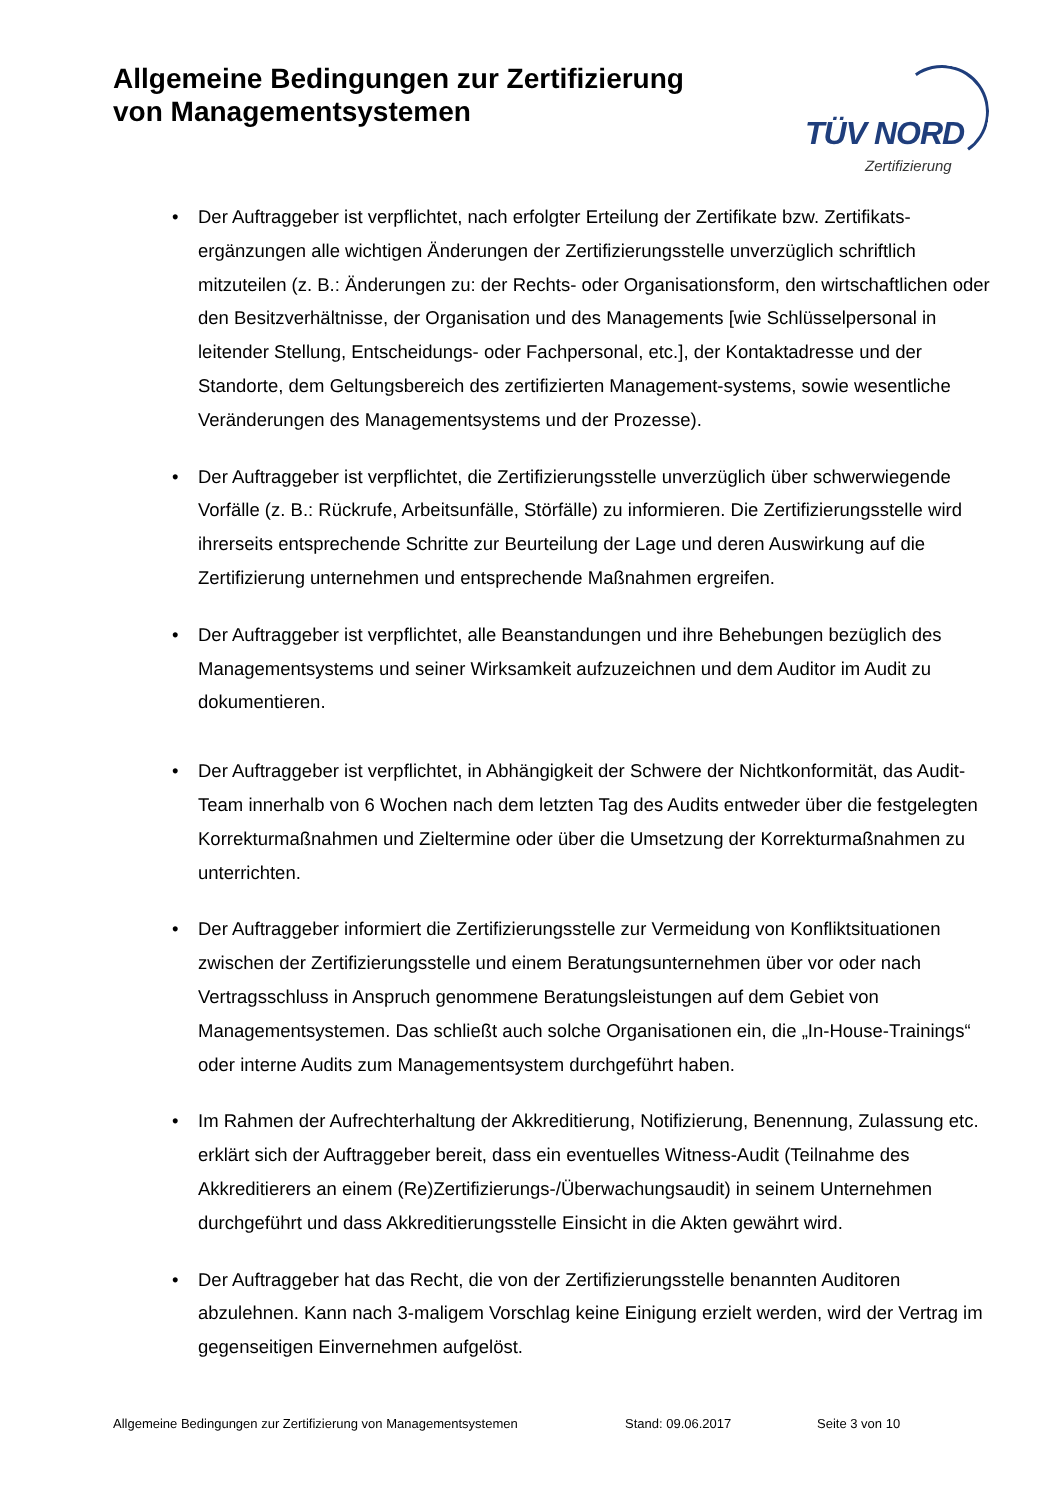Allgemeine Bedingungen zur Zertifizierung von Managementsystemen
TÜV NORD
Zertifizierung
• Der Auftraggeber ist verpflichtet, nach erfolgter Erteilung der Zertifikate bzw. Zertifikats-ergänzungen alle wichtigen Änderungen der Zertifizierungsstelle unverzüglich schriftlich mitzuteilen (z. B.: Änderungen zu: der Rechts- oder Organisationsform, den wirtschaftlichen oder den Besitzverhältnisse, der Organisation und des Managements [wie Schlüsselpersonal in leitender Stellung, Entscheidungs- oder Fachpersonal, etc.], der Kontaktadresse und der Standorte, dem Geltungsbereich des zertifizierten Management-systems, sowie wesentliche Veränderungen des Managementsystems und der Prozesse).
• Der Auftraggeber ist verpflichtet, die Zertifizierungsstelle unverzüglich über schwerwiegende Vorfälle (z. B.: Rückrufe, Arbeitsunfälle, Störfälle) zu informieren. Die Zertifizierungsstelle wird ihrerseits entsprechende Schritte zur Beurteilung der Lage und deren Auswirkung auf die Zertifizierung unternehmen und entsprechende Maßnahmen ergreifen.
• Der Auftraggeber ist verpflichtet, alle Beanstandungen und ihre Behebungen bezüglich des Managementsystems und seiner Wirksamkeit aufzuzeichnen und dem Auditor im Audit zu dokumentieren.
• Der Auftraggeber ist verpflichtet, in Abhängigkeit der Schwere der Nichtkonformität, das Audit-Team innerhalb von 6 Wochen nach dem letzten Tag des Audits entweder über die festgelegten Korrekturmaßnahmen und Zieltermine oder über die Umsetzung der Korrekturmaßnahmen zu unterrichten.
• Der Auftraggeber informiert die Zertifizierungsstelle zur Vermeidung von Konfliktsituationen zwischen der Zertifizierungsstelle und einem Beratungsunternehmen über vor oder nach Vertragsschluss in Anspruch genommene Beratungsleistungen auf dem Gebiet von Managementsystemen. Das schließt auch solche Organisationen ein, die „In-House-Trainings“ oder interne Audits zum Managementsystem durchgeführt haben.
• Im Rahmen der Aufrechterhaltung der Akkreditierung, Notifizierung, Benennung, Zulassung etc. erklärt sich der Auftraggeber bereit, dass ein eventuelles Witness-Audit (Teilnahme des Akkreditierers an einem (Re)Zertifizierungs-/Überwachungsaudit) in seinem Unternehmen durchgeführt und dass Akkreditierungsstelle Einsicht in die Akten gewährt wird.
• Der Auftraggeber hat das Recht, die von der Zertifizierungsstelle benannten Auditoren abzulehnen. Kann nach 3-maligem Vorschlag keine Einigung erzielt werden, wird der Vertrag im gegenseitigen Einvernehmen aufgelöst.
Allgemeine Bedingungen zur Zertifizierung von Managementsystemen Stand: 09.06.2017 Seite 3 von 10